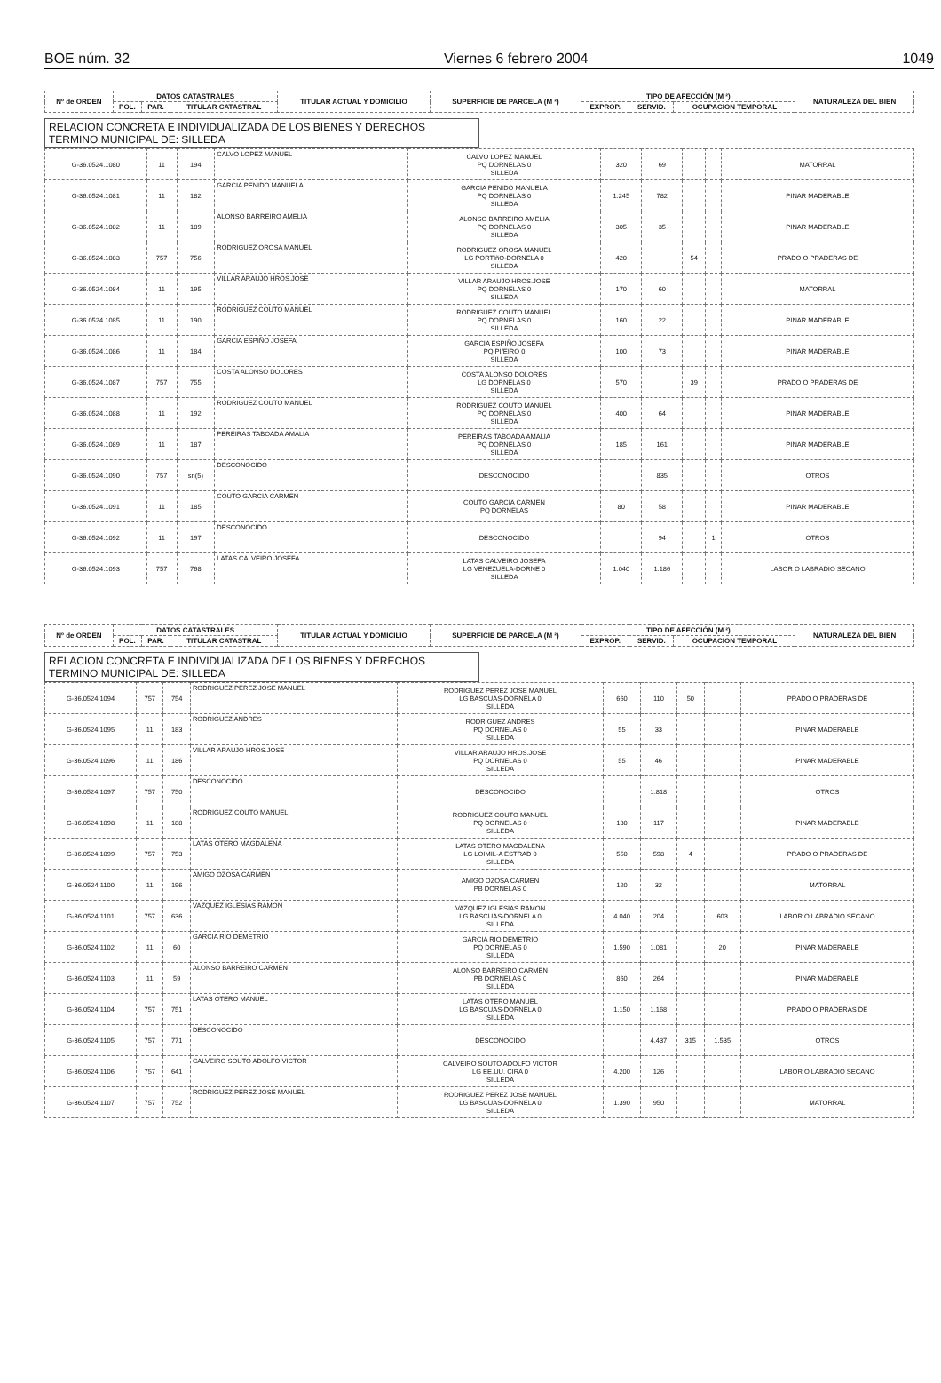BOE núm. 32 Viernes 6 febrero 2004 1049
| Nº de ORDEN | DATOS CATASTRALES | | | TITULAR ACTUAL Y DOMICILIO | SUPERFICIE DE PARCELA (M ²) | TIPO DE AFECCIÓN (M ²) | | | NATURALEZA DEL BIEN |
| --- | --- | --- | --- | --- | --- | --- | --- | --- | --- |
| | POL. | PAR. | TITULAR CATASTRAL | | | EXPROP. | SERVID. | OCUPACION TEMPORAL | |
RELACION CONCRETA E INDIVIDUALIZADA DE LOS BIENES Y DERECHOS
TERMINO MUNICIPAL DE: SILLEDA
| G-36.0524.1080 | 11 | 194 | CALVO LOPEZ MANUEL | CALVO LOPEZ MANUEL PQ DORNELAS 0 SILLEDA | 320 | 69 | | | MATORRAL |
| G-36.0524.1081 | 11 | 182 | GARCIA PENIDO MANUELA | GARCIA PENIDO MANUELA PQ DORNELAS 0 SILLEDA | 1.245 | 782 | | | PINAR MADERABLE |
| G-36.0524.1082 | 11 | 189 | ALONSO BARREIRO AMELIA | ALONSO BARREIRO AMELIA PQ DORNELAS 0 SILLEDA | 305 | 35 | | | PINAR MADERABLE |
| G-36.0524.1083 | 757 | 756 | RODRIGUEZ OROSA MANUEL | RODRIGUEZ OROSA MANUEL LG PORTIñO-DORNELA 0 SILLEDA | 420 | | 54 | | PRADO O PRADERAS DE |
| G-36.0524.1084 | 11 | 195 | VILLAR ARAUJO HROS.JOSE | VILLAR ARAUJO HROS.JOSE PQ DORNELAS 0 SILLEDA | 170 | 60 | | | MATORRAL |
| G-36.0524.1085 | 11 | 190 | RODRIGUEZ COUTO MANUEL | RODRIGUEZ COUTO MANUEL PQ DORNELAS 0 SILLEDA | 160 | 22 | | | PINAR MADERABLE |
| G-36.0524.1086 | 11 | 184 | GARCIA ESPIÑO JOSEFA | GARCIA ESPIÑO JOSEFA PQ PI/EIRO 0 SILLEDA | 100 | 73 | | | PINAR MADERABLE |
| G-36.0524.1087 | 757 | 755 | COSTA ALONSO DOLORES | COSTA ALONSO DOLORES LG DORNELAS 0 SILLEDA | 570 | | 39 | | PRADO O PRADERAS DE |
| G-36.0524.1088 | 11 | 192 | RODRIGUEZ COUTO MANUEL | RODRIGUEZ COUTO MANUEL PQ DORNELAS 0 SILLEDA | 400 | 64 | | | PINAR MADERABLE |
| G-36.0524.1089 | 11 | 187 | PEREIRAS TABOADA AMALIA | PEREIRAS TABOADA AMALIA PQ DORNELAS 0 SILLEDA | 185 | 161 | | | PINAR MADERABLE |
| G-36.0524.1090 | 757 | sn(5) | DESCONOCIDO | DESCONOCIDO | | 835 | | | OTROS |
| G-36.0524.1091 | 11 | 185 | COUTO GARCIA CARMEN | COUTO GARCIA CARMEN PQ DORNELAS | 80 | 58 | | | PINAR MADERABLE |
| G-36.0524.1092 | 11 | 197 | DESCONOCIDO | DESCONOCIDO | | 94 | | 1 | OTROS |
| G-36.0524.1093 | 757 | 768 | LATAS CALVEIRO JOSEFA | LATAS CALVEIRO JOSEFA LG VENEZUELA-DORNE 0 SILLEDA | 1.040 | 1.186 | | | LABOR O LABRADIO SECANO |
| Nº de ORDEN | DATOS CATASTRALES | | | TITULAR ACTUAL Y DOMICILIO | SUPERFICIE DE PARCELA (M ²) | TIPO DE AFECCIÓN (M ²) | | | NATURALEZA DEL BIEN |
| --- | --- | --- | --- | --- | --- | --- | --- | --- | --- |
| | POL. | PAR. | TITULAR CATASTRAL | | | EXPROP. | SERVID. | OCUPACION TEMPORAL | |
RELACION CONCRETA E INDIVIDUALIZADA DE LOS BIENES Y DERECHOS
TERMINO MUNICIPAL DE: SILLEDA
| G-36.0524.1094 | 757 | 754 | RODRIGUEZ PEREZ JOSE MANUEL | RODRIGUEZ PEREZ JOSE MANUEL LG BASCUAS-DORNELA 0 SILLEDA | 660 | 110 | 50 | | PRADO O PRADERAS DE |
| G-36.0524.1095 | 11 | 183 | RODRIGUEZ ANDRES | RODRIGUEZ ANDRES PQ DORNELAS 0 SILLEDA | 55 | 33 | | | PINAR MADERABLE |
| G-36.0524.1096 | 11 | 186 | VILLAR ARAUJO HROS.JOSE | VILLAR ARAUJO HROS.JOSE PQ DORNELAS 0 SILLEDA | 55 | 46 | | | PINAR MADERABLE |
| G-36.0524.1097 | 757 | 750 | DESCONOCIDO | DESCONOCIDO | | 1.818 | | | OTROS |
| G-36.0524.1098 | 11 | 188 | RODRIGUEZ COUTO MANUEL | RODRIGUEZ COUTO MANUEL PQ DORNELAS 0 SILLEDA | 130 | 117 | | | PINAR MADERABLE |
| G-36.0524.1099 | 757 | 753 | LATAS OTERO MAGDALENA | LATAS OTERO MAGDALENA LG LOIMIL-A ESTRAD 0 SILLEDA | 550 | 598 | 4 | | PRADO O PRADERAS DE |
| G-36.0524.1100 | 11 | 196 | AMIGO OZOSA CARMEN | AMIGO OZOSA CARMEN PB DORNELAS 0 | 120 | 32 | | | MATORRAL |
| G-36.0524.1101 | 757 | 636 | VAZQUEZ IGLESIAS RAMON | VAZQUEZ IGLESIAS RAMON LG BASCUAS-DORNELA 0 SILLEDA | 4.040 | 204 | | 603 | LABOR O LABRADIO SECANO |
| G-36.0524.1102 | 11 | 60 | GARCIA RIO DEMETRIO | GARCIA RIO DEMETRIO PQ DORNELAS 0 SILLEDA | 1.590 | 1.081 | | 20 | PINAR MADERABLE |
| G-36.0524.1103 | 11 | 59 | ALONSO BARREIRO CARMEN | ALONSO BARREIRO CARMEN PB DORNELAS 0 SILLEDA | 860 | 264 | | | PINAR MADERABLE |
| G-36.0524.1104 | 757 | 751 | LATAS OTERO MANUEL | LATAS OTERO MANUEL LG BASCUAS-DORNELA 0 SILLEDA | 1.150 | 1.168 | | | PRADO O PRADERAS DE |
| G-36.0524.1105 | 757 | 771 | DESCONOCIDO | DESCONOCIDO | | 4.437 | 315 | 1.535 | OTROS |
| G-36.0524.1106 | 757 | 641 | CALVEIRO SOUTO ADOLFO VICTOR | CALVEIRO SOUTO ADOLFO VICTOR LG EE.UU. CIRA 0 SILLEDA | 4.200 | 126 | | | LABOR O LABRADIO SECANO |
| G-36.0524.1107 | 757 | 752 | RODRIGUEZ PEREZ JOSE MANUEL | RODRIGUEZ PEREZ JOSE MANUEL LG BASCUAS-DORNELA 0 SILLEDA | 1.390 | 950 | | | MATORRAL |